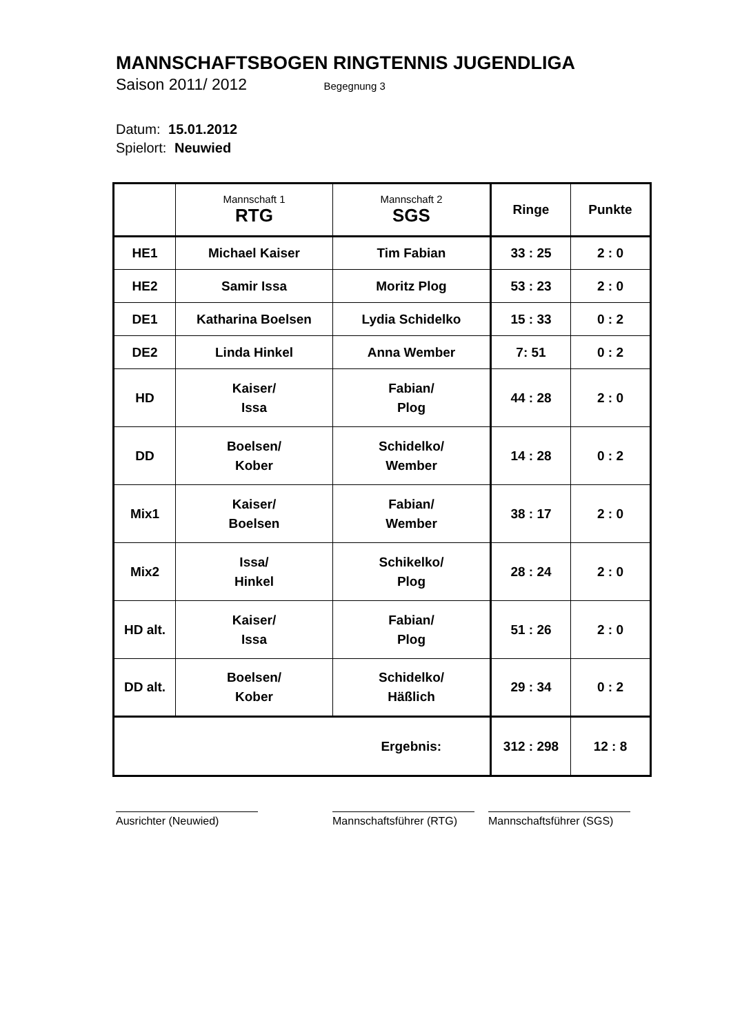MANNSCHAFTSBOGEN RINGTENNIS JUGENDLIGA
Saison 2011/ 2012 Begegnung 3
Datum: 15.01.2012
Spielort: Neuwied
| | Mannschaft 1 RTG | Mannschaft 2 SGS | Ringe | Punkte |
| --- | --- | --- | --- | --- |
| HE1 | Michael Kaiser | Tim Fabian | 33 : 25 | 2 : 0 |
| HE2 | Samir Issa | Moritz Plog | 53 : 23 | 2 : 0 |
| DE1 | Katharina Boelsen | Lydia Schidelko | 15 : 33 | 0 : 2 |
| DE2 | Linda Hinkel | Anna Wember | 7: 51 | 0 : 2 |
| HD | Kaiser/ Issa | Fabian/ Plog | 44 : 28 | 2 : 0 |
| DD | Boelsen/ Kober | Schidelko/ Wember | 14 : 28 | 0 : 2 |
| Mix1 | Kaiser/ Boelsen | Fabian/ Wember | 38 : 17 | 2 : 0 |
| Mix2 | Issa/ Hinkel | Schikelko/ Plog | 28 : 24 | 2 : 0 |
| HD alt. | Kaiser/ Issa | Fabian/ Plog | 51 : 26 | 2 : 0 |
| DD alt. | Boelsen/ Kober | Schidelko/ Häßlich | 29 : 34 | 0 : 2 |
| | | Ergebnis: | 312 : 298 | 12 : 8 |
Ausrichter (Neuwied) Mannschaftsführer (RTG)
Mannschaftsführer (SGS)